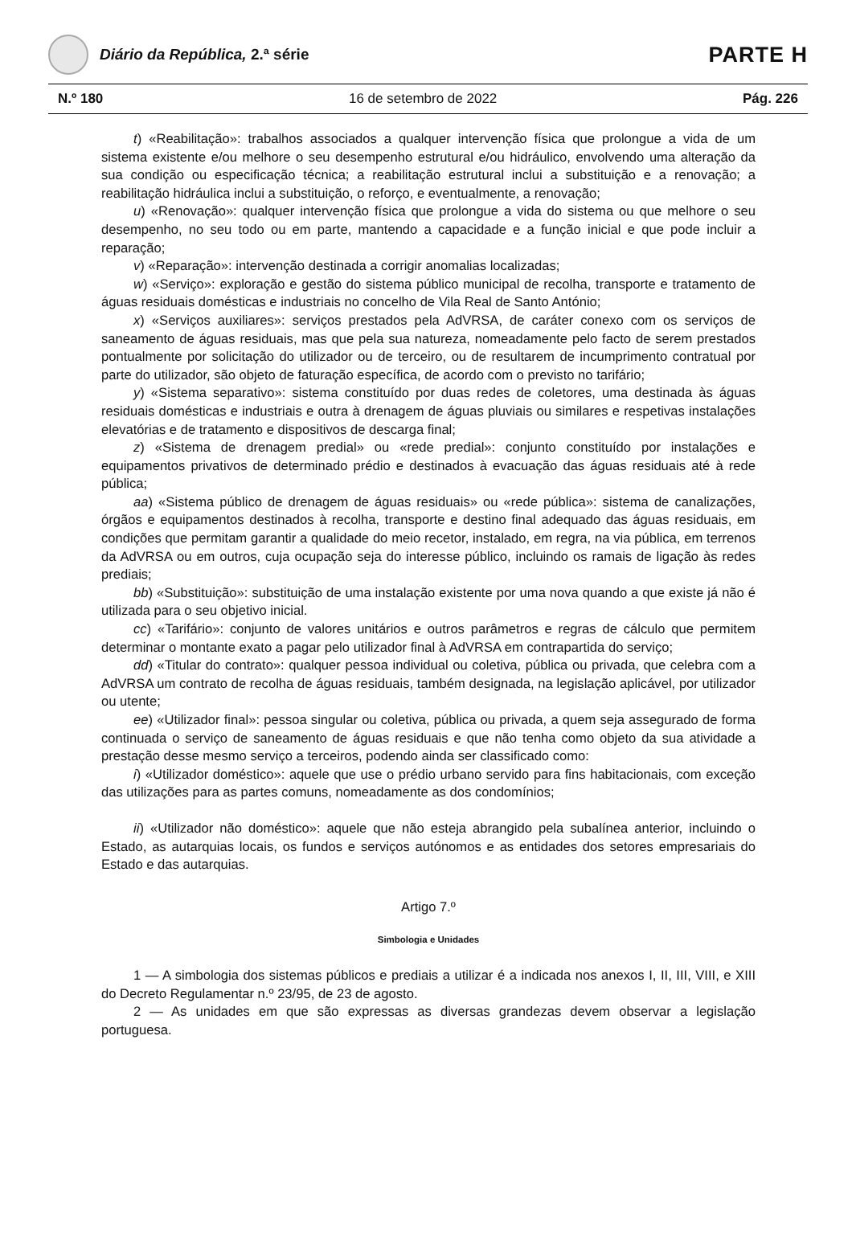Diário da República, 2.ª série
PARTE H
N.º 180 16 de setembro de 2022 Pág. 226
t) «Reabilitação»: trabalhos associados a qualquer intervenção física que prolongue a vida de um sistema existente e/ou melhore o seu desempenho estrutural e/ou hidráulico, envolvendo uma alteração da sua condição ou especificação técnica; a reabilitação estrutural inclui a substituição e a renovação; a reabilitação hidráulica inclui a substituição, o reforço, e eventualmente, a renovação;
u) «Renovação»: qualquer intervenção física que prolongue a vida do sistema ou que melhore o seu desempenho, no seu todo ou em parte, mantendo a capacidade e a função inicial e que pode incluir a reparação;
v) «Reparação»: intervenção destinada a corrigir anomalias localizadas;
w) «Serviço»: exploração e gestão do sistema público municipal de recolha, transporte e tratamento de águas residuais domésticas e industriais no concelho de Vila Real de Santo António;
x) «Serviços auxiliares»: serviços prestados pela AdVRSA, de caráter conexo com os serviços de saneamento de águas residuais, mas que pela sua natureza, nomeadamente pelo facto de serem prestados pontualmente por solicitação do utilizador ou de terceiro, ou de resultarem de incumprimento contratual por parte do utilizador, são objeto de faturação específica, de acordo com o previsto no tarifário;
y) «Sistema separativo»: sistema constituído por duas redes de coletores, uma destinada às águas residuais domésticas e industriais e outra à drenagem de águas pluviais ou similares e respetivas instalações elevatórias e de tratamento e dispositivos de descarga final;
z) «Sistema de drenagem predial» ou «rede predial»: conjunto constituído por instalações e equipamentos privativos de determinado prédio e destinados à evacuação das águas residuais até à rede pública;
aa) «Sistema público de drenagem de águas residuais» ou «rede pública»: sistema de canalizações, órgãos e equipamentos destinados à recolha, transporte e destino final adequado das águas residuais, em condições que permitam garantir a qualidade do meio recetor, instalado, em regra, na via pública, em terrenos da AdVRSA ou em outros, cuja ocupação seja do interesse público, incluindo os ramais de ligação às redes prediais;
bb) «Substituição»: substituição de uma instalação existente por uma nova quando a que existe já não é utilizada para o seu objetivo inicial.
cc) «Tarifário»: conjunto de valores unitários e outros parâmetros e regras de cálculo que permitem determinar o montante exato a pagar pelo utilizador final à AdVRSA em contrapartida do serviço;
dd) «Titular do contrato»: qualquer pessoa individual ou coletiva, pública ou privada, que celebra com a AdVRSA um contrato de recolha de águas residuais, também designada, na legislação aplicável, por utilizador ou utente;
ee) «Utilizador final»: pessoa singular ou coletiva, pública ou privada, a quem seja assegurado de forma continuada o serviço de saneamento de águas residuais e que não tenha como objeto da sua atividade a prestação desse mesmo serviço a terceiros, podendo ainda ser classificado como:
i) «Utilizador doméstico»: aquele que use o prédio urbano servido para fins habitacionais, com exceção das utilizações para as partes comuns, nomeadamente as dos condomínios;
ii) «Utilizador não doméstico»: aquele que não esteja abrangido pela subalínea anterior, incluindo o Estado, as autarquias locais, os fundos e serviços autónomos e as entidades dos setores empresariais do Estado e das autarquias.
Artigo 7.º
Simbologia e Unidades
1 — A simbologia dos sistemas públicos e prediais a utilizar é a indicada nos anexos I, II, III, VIII, e XIII do Decreto Regulamentar n.º 23/95, de 23 de agosto.
2 — As unidades em que são expressas as diversas grandezas devem observar a legislação portuguesa.